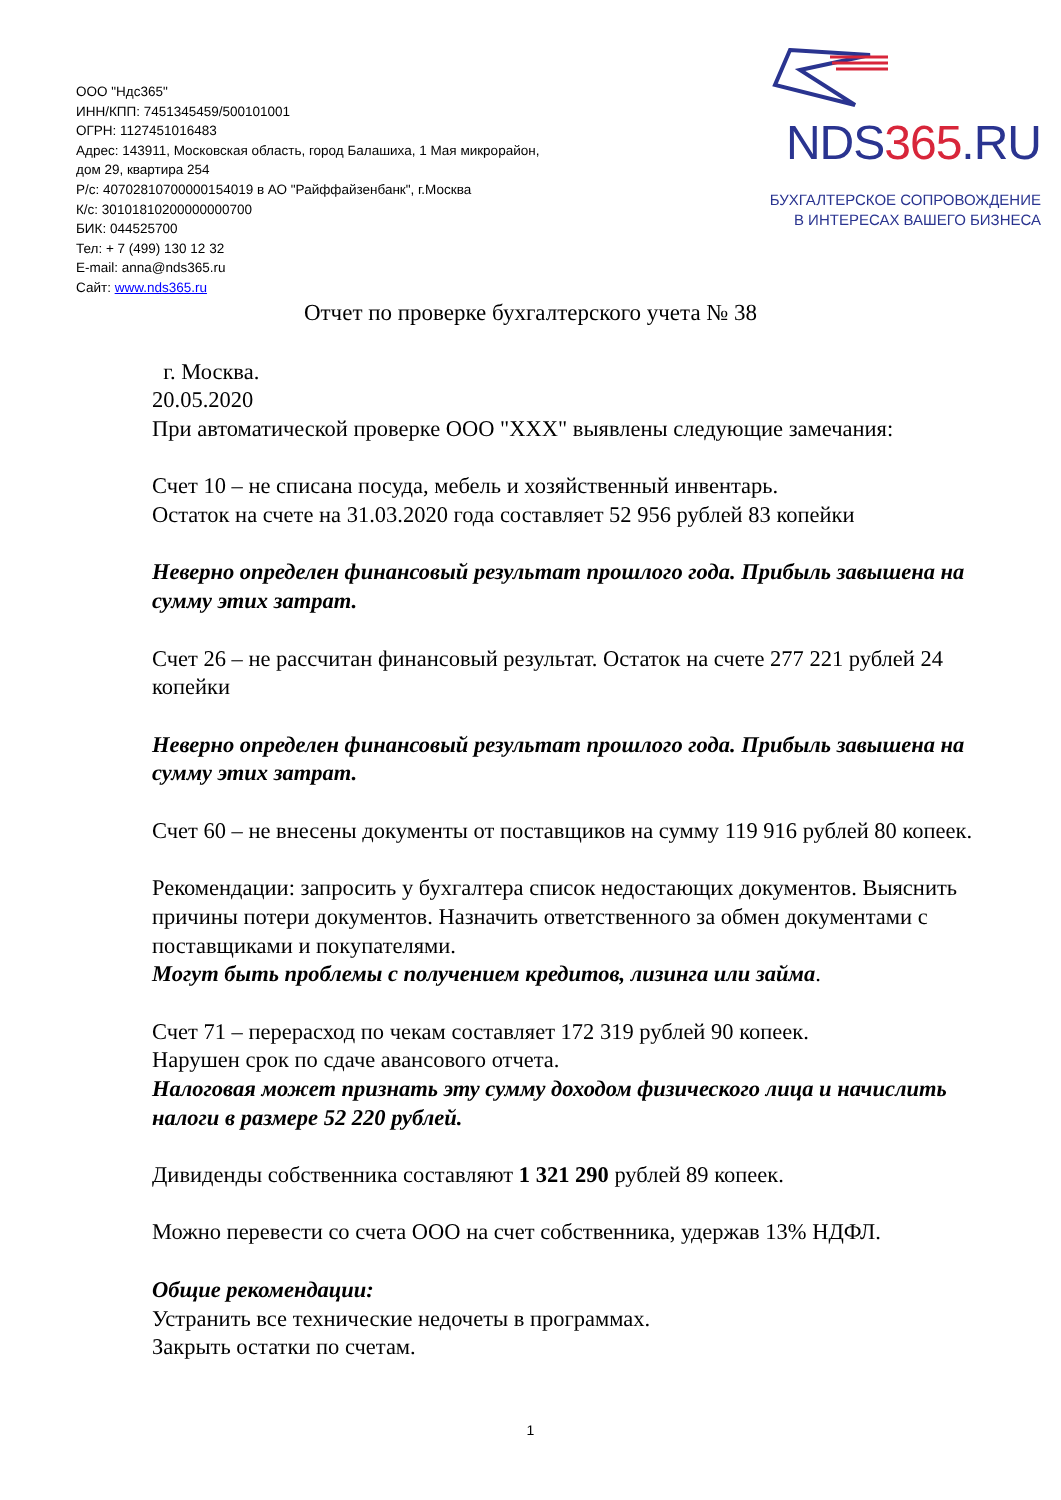ООО "Ндс365"
ИНН/КПП: 7451345459/500101001
ОГРН: 1127451016483
Адрес: 143911, Московская область, город Балашиха, 1 Мая микрорайон,
дом 29, квартира 254
Р/с: 40702810700000154019 в АО "Райффайзенбанк", г.Москва
К/с: 30101810200000000700
БИК: 044525700
Тел: + 7 (499) 130 12 32
E-mail: anna@nds365.ru
Сайт: www.nds365.ru
NDS365.RU
БУХГАЛТЕРСКОЕ СОПРОВОЖДЕНИЕ
В ИНТЕРЕСАХ ВАШЕГО БИЗНЕСА
Отчет по проверке бухгалтерского учета № 38
г. Москва.
20.05.2020
При автоматической проверке ООО "ХХХ" выявлены следующие замечания:
Счет 10 – не списана посуда, мебель и хозяйственный инвентарь.
Остаток на счете на 31.03.2020 года составляет 52 956 рублей 83 копейки
Неверно определен финансовый результат прошлого года. Прибыль завышена на сумму этих затрат.
Счет 26 – не рассчитан финансовый результат. Остаток на счете 277 221 рублей 24 копейки
Неверно определен финансовый результат прошлого года. Прибыль завышена на сумму этих затрат.
Счет 60 – не внесены документы от поставщиков на сумму 119 916 рублей 80 копеек.
Рекомендации: запросить у бухгалтера список недостающих документов. Выяснить причины потери документов. Назначить ответственного за обмен документами с поставщиками и покупателями.
Могут быть проблемы с получением кредитов, лизинга или займа.
Счет 71 – перерасход по чекам составляет 172 319 рублей 90 копеек.
Нарушен срок по сдаче авансового отчета.
Налоговая может признать эту сумму доходом физического лица и начислить налоги в размере 52 220 рублей.
Дивиденды собственника составляют 1 321 290 рублей 89 копеек.
Можно перевести со счета ООО на счет собственника, удержав 13% НДФЛ.
Общие рекомендации:
Устранить все технические недочеты в программах.
Закрыть остатки по счетам.
1